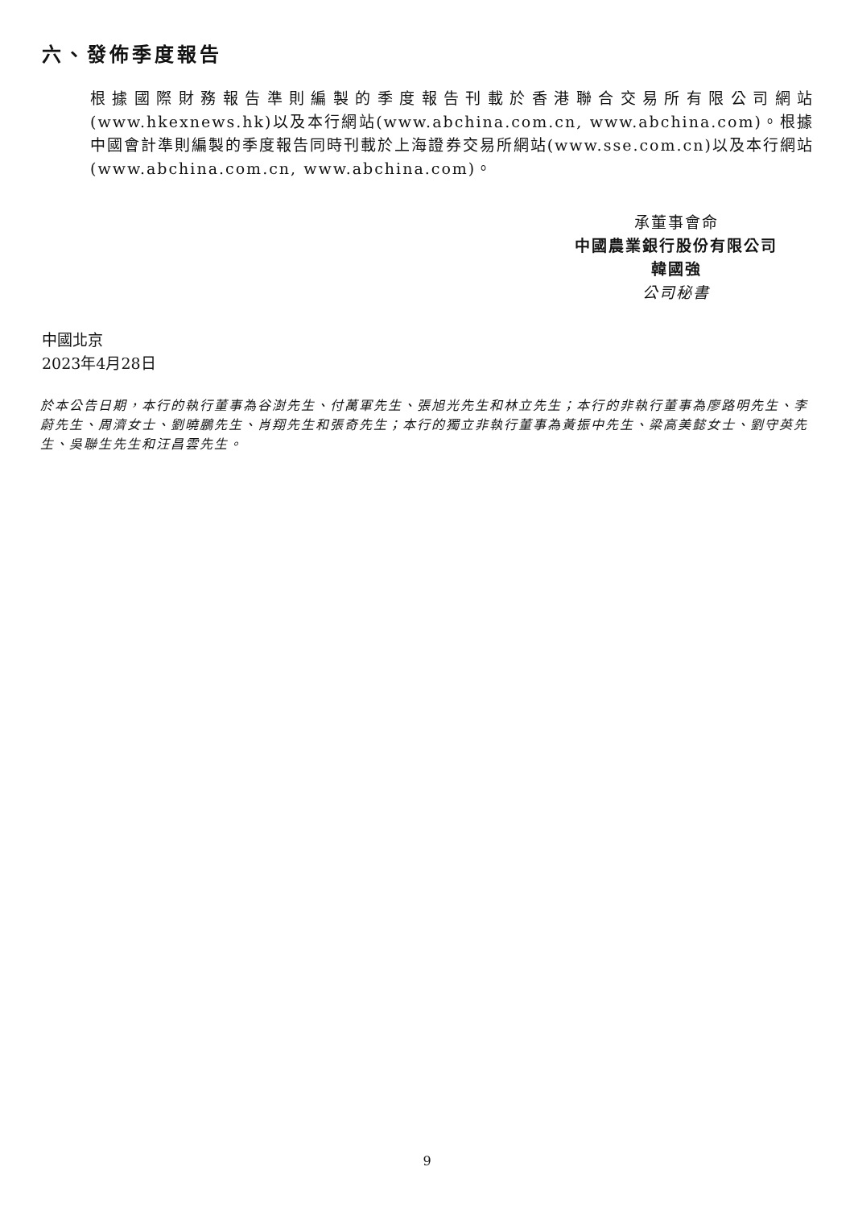六、發佈季度報告
根據國際財務報告準則編製的季度報告刊載於香港聯合交易所有限公司網站(www.hkexnews.hk)以及本行網站(www.abchina.com.cn, www.abchina.com)。根據中國會計準則編製的季度報告同時刊載於上海證券交易所網站(www.sse.com.cn)以及本行網站(www.abchina.com.cn, www.abchina.com)。
承董事會命
中國農業銀行股份有限公司
韓國強
公司秘書
中國北京
2023年4月28日
於本公告日期，本行的執行董事為谷澍先生、付萬軍先生、張旭光先生和林立先生；本行的非執行董事為廖路明先生、李蔚先生、周濟女士、劉曉鵬先生、肖翔先生和張奇先生；本行的獨立非執行董事為黃振中先生、梁高美懿女士、劉守英先生、吳聯生先生和汪昌雲先生。
9